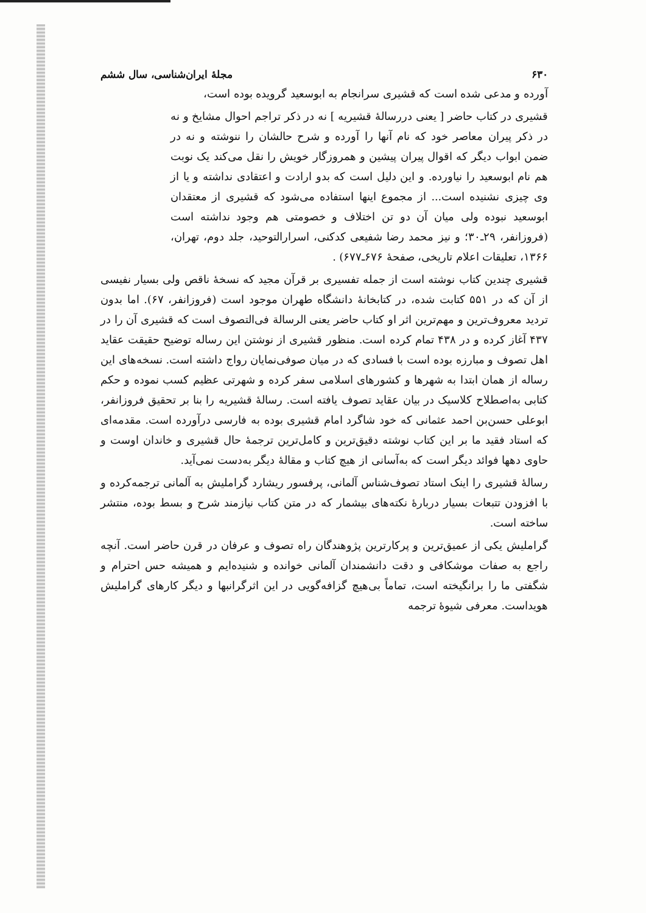۶۳۰ مجلهٔ ایران‌شناسی، سال ششم
آورده و مدعی شده است که قشیری سرانجام به ابوسعید گرویده بوده است،
قشیری در کتاب حاضر [ یعنی دررسالهٔ قشیریه ] نه در ذکر تراجم احوال مشایخ و نه در ذکر پیران معاصر خود که نام آنها را آورده و شرح حالشان را ننوشته و نه در ضمن ابواب دیگر که اقوال پیران پیشین و همروزگار خویش را نقل می‌کند یک نوبت هم نام ابوسعید را نیاورده. و این دلیل است که بدو ارادت و اعتقادی نداشته و یا از وی چیزی نشنیده است... از مجموع اینها استفاده می‌شود که قشیری از معتقدان ابوسعید نبوده ولی میان آن دو تن اختلاف و خصومتی هم وجود نداشته است (فروزانفر، ۲۹ـ۳۰؛ و نیز محمد رضا شفیعی کدکنی، اسرارالتوحید، جلد دوم، تهران، ۱۳۶۶، تعلیقات اعلام تاریخی، صفحهٔ ۶۷۶ـ۶۷۷) .
قشیری چندین کتاب نوشته است از جمله تفسیری بر قرآن مجید که نسخهٔ ناقص ولی بسیار نفیسی از آن که در ۵۵۱ کتابت شده، در کتابخانهٔ دانشگاه طهران موجود است (فروزانفر، ۶۷). اما بدون تردید معروف‌ترین و مهم‌ترین اثر او کتاب حاضر یعنی الرسالة فی‌التصوف است که قشیری آن را در ۴۳۷ آغاز کرده و در ۴۳۸ تمام کرده است. منظور قشیری از نوشتن این رساله توضیح حقیقت عقاید اهل تصوف و مبارزه بوده است با فسادی که در میان صوفی‌نمایان رواج داشته است. نسخه‌های این رساله از همان ابتدا به شهرها و کشورهای اسلامی سفر کرده و شهرتی عظیم کسب نموده و حکم کتابی به‌اصطلاح کلاسیک در بیان عقاید تصوف یافته است. رسالهٔ قشیریه را بنا بر تحقیق فروزانفر، ابوعلی حسن‌بن احمد عثمانی که خود شاگرد امام قشیری بوده به فارسی درآورده است. مقدمه‌ای که استاد فقید ما بر این کتاب نوشته دقیق‌ترین و کامل‌ترین ترجمهٔ حال قشیری و خاندان اوست و حاوی دهها فوائد دیگر است که به‌آسانی از هیچ کتاب و مقالهٔ دیگر به‌دست نمی‌آید.
رسالهٔ قشیری را اینک استاد تصوف‌شناس آلمانی، پرفسور ریشارد گراملیش به آلمانی ترجمه‌کرده و با افزودن تتبعات بسیار دربارهٔ نکته‌های بیشمار که در متن کتاب نیازمند شرح و بسط بوده، منتشر ساخته است.
گراملیش یکی از عمیق‌ترین و پرکارترین پژوهندگان راه تصوف و عرفان در قرن حاضر است. آنچه راجع به صفات موشکافی و دقت دانشمندان آلمانی خوانده و شنیده‌ایم و همیشه حس احترام و شگفتی ما را برانگیخته است، تماماً بی‌هیچ گزافه‌گویی در این اثرگرانبها و دیگر کارهای گراملیش هویداست. معرفی شیوهٔ ترجمه